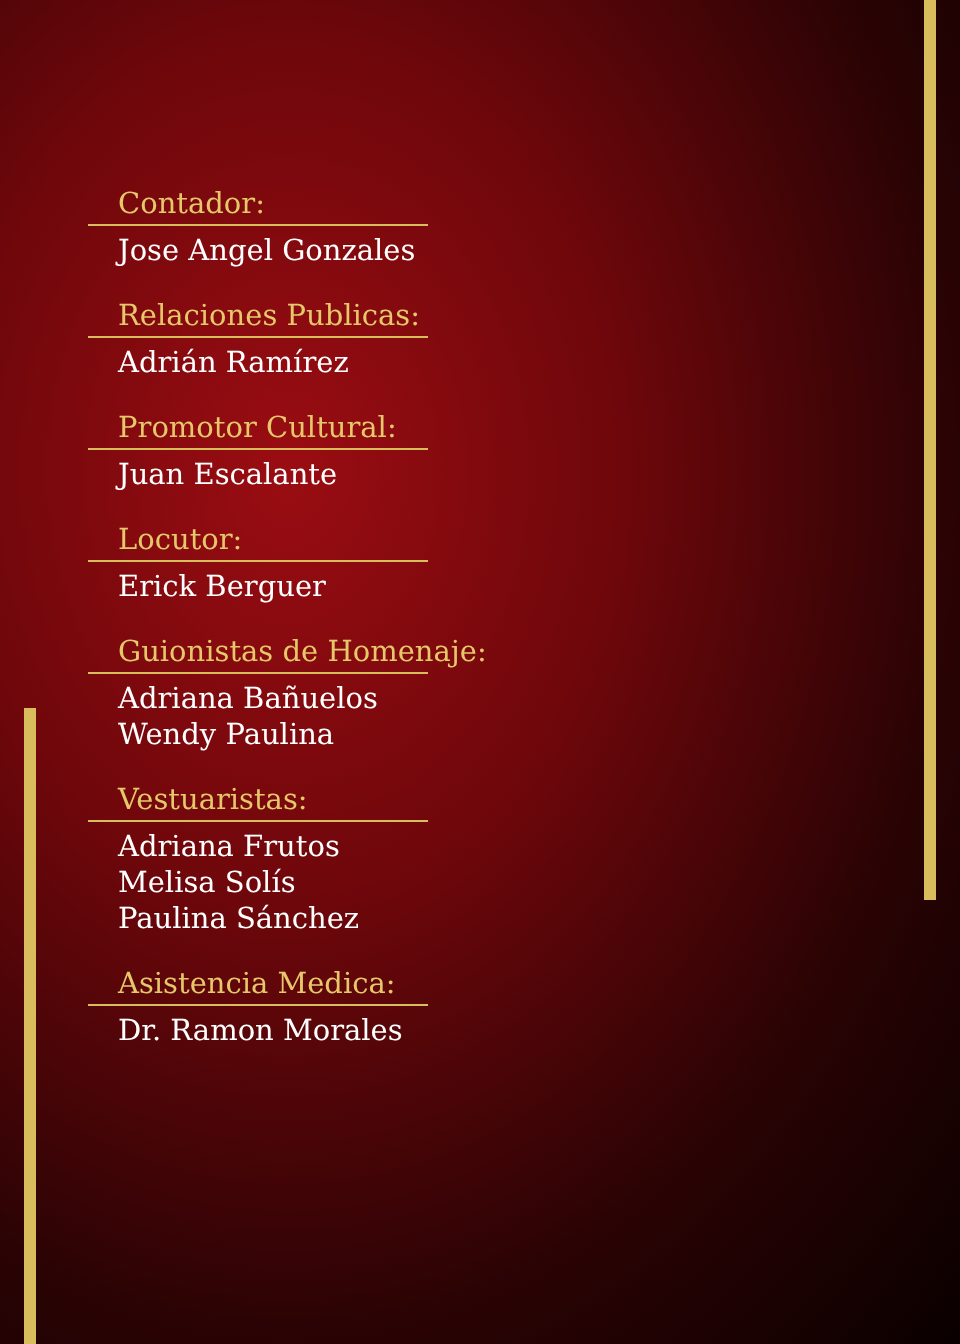Contador:
Jose Angel Gonzales
Relaciones Publicas:
Adrián Ramírez
Promotor Cultural:
Juan Escalante
Locutor:
Erick Berguer
Guionistas de Homenaje:
Adriana Bañuelos
Wendy Paulina
Vestuaristas:
Adriana Frutos
Melisa Solís
Paulina Sánchez
Asistencia Medica:
Dr. Ramon Morales